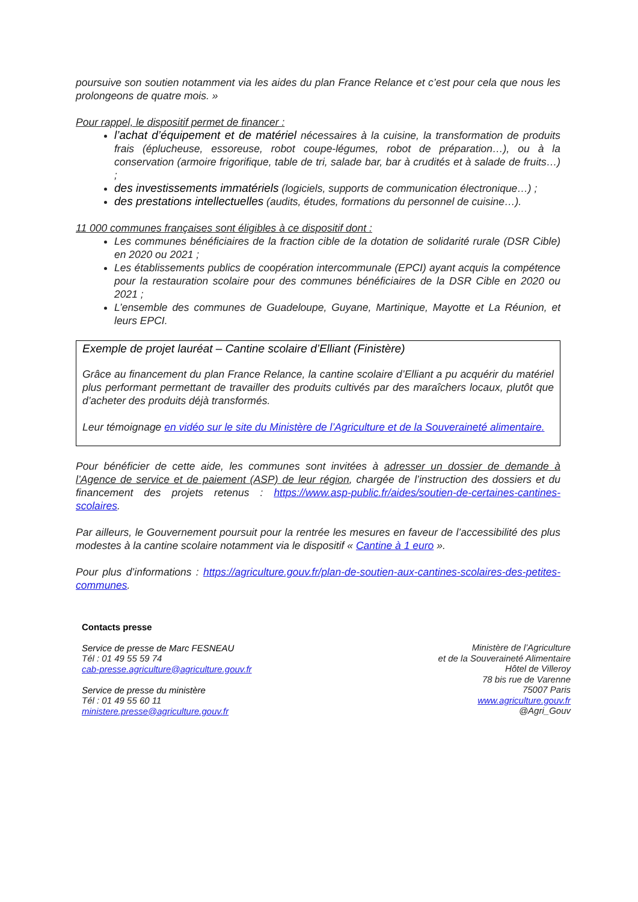poursuive son soutien notamment via les aides du plan France Relance et c’est pour cela que nous les prolongeons de quatre mois. »
Pour rappel, le dispositif permet de financer :
l’achat d’équipement et de matériel nécessaires à la cuisine, la transformation de produits frais (éplucheuse, essoreuse, robot coupe-légumes, robot de préparation…), ou à la conservation (armoire frigorifique, table de tri, salade bar, bar à crudités et à salade de fruits…) ;
des investissements immatériels (logiciels, supports de communication électronique…) ;
des prestations intellectuelles (audits, études, formations du personnel de cuisine…).
11 000 communes françaises sont éligibles à ce dispositif dont :
Les communes bénéficiaires de la fraction cible de la dotation de solidarité rurale (DSR Cible) en 2020 ou 2021 ;
Les établissements publics de coopération intercommunale (EPCI) ayant acquis la compétence pour la restauration scolaire pour des communes bénéficiaires de la DSR Cible en 2020 ou 2021 ;
L’ensemble des communes de Guadeloupe, Guyane, Martinique, Mayotte et La Réunion, et leurs EPCI.
Exemple de projet lauréat – Cantine scolaire d’Elliant (Finistère)
Grâce au financement du plan France Relance, la cantine scolaire d’Elliant a pu acquérir du matériel plus performant permettant de travailler des produits cultivés par des maraîchers locaux, plutôt que d’acheter des produits déjà transformés.
Leur témoignage en vidéo sur le site du Ministère de l’Agriculture et de la Souveraineté alimentaire.
Pour bénéficier de cette aide, les communes sont invitées à adresser un dossier de demande à l’Agence de service et de paiement (ASP) de leur région, chargée de l’instruction des dossiers et du financement des projets retenus : https://www.asp-public.fr/aides/soutien-de-certaines-cantines-scolaires.
Par ailleurs, le Gouvernement poursuit pour la rentrée les mesures en faveur de l’accessibilité des plus modestes à la cantine scolaire notamment via le dispositif « Cantine à 1 euro ».
Pour plus d’informations : https://agriculture.gouv.fr/plan-de-soutien-aux-cantines-scolaires-des-petites-communes.
Contacts presse
Service de presse de Marc FESNEAU
Tél : 01 49 55 59 74
cab-presse.agriculture@agriculture.gouv.fr
Service de presse du ministère
Tél : 01 49 55 60 11
ministere.presse@agriculture.gouv.fr
Ministère de l’Agriculture
et de la Souveraineté Alimentaire
Hôtel de Villeroy
78 bis rue de Varenne
75007 Paris
www.agriculture.gouv.fr
@Agri_Gouv